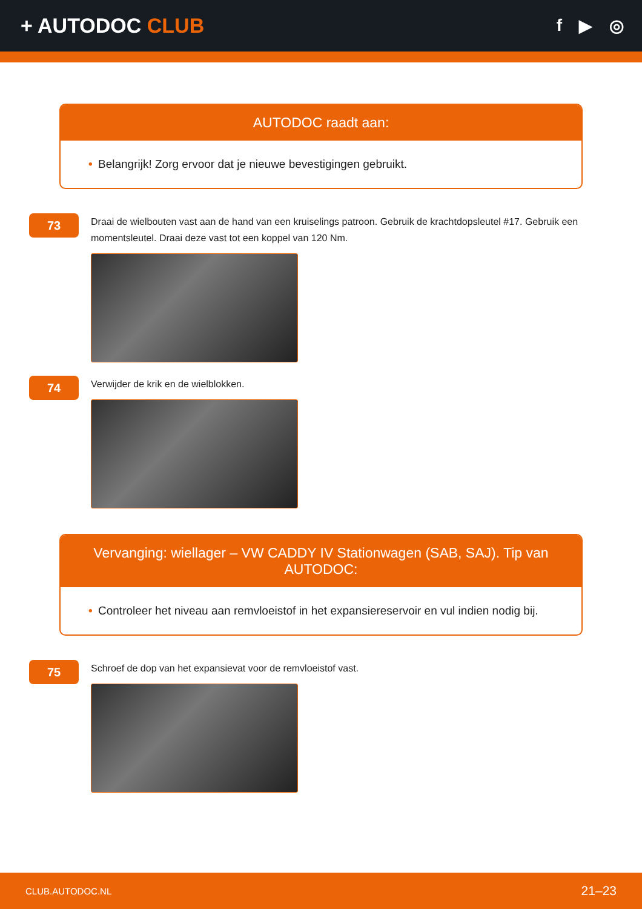+ AUTODOC CLUB
f ▶ ◎
AUTODOC raadt aan:
• Belangrijk! Zorg ervoor dat je nieuwe bevestigingen gebruikt.
73
Draai de wielbouten vast aan de hand van een kruiselings patroon. Gebruik de krachtdopsleutel #17. Gebruik een momentsleutel. Draai deze vast tot een koppel van 120 Nm.
74
Verwijder de krik en de wielblokken.
Vervanging: wiellager – VW CADDY IV Stationwagen (SAB, SAJ). Tip van AUTODOC:
• Controleer het niveau aan remvloeistof in het expansiereservoir en vul indien nodig bij.
75
Schroef de dop van het expansievat voor de remvloeistof vast.
CLUB.AUTODOC.NL 21–23